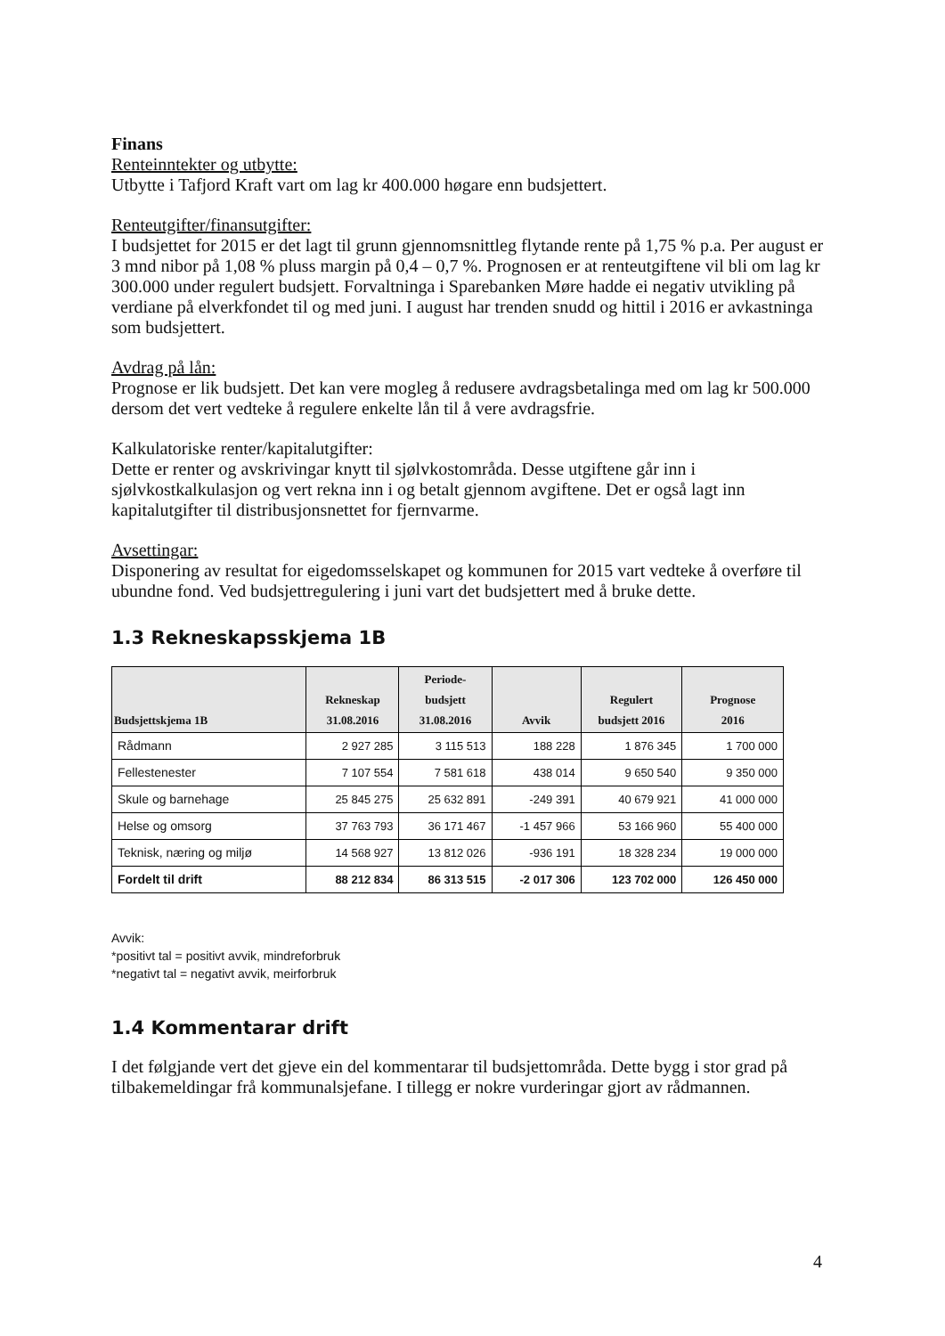Finans
Renteinntekter og utbytte:
Utbytte i Tafjord Kraft vart om lag kr 400.000 høgare enn budsjettert.
Renteutgifter/finansutgifter:
I budsjettet for 2015 er det lagt til grunn gjennomsnittleg flytande rente på 1,75 % p.a. Per august er 3 mnd nibor på 1,08 % pluss margin på 0,4 – 0,7 %. Prognosen er at renteutgiftene vil bli om lag kr 300.000 under regulert budsjett. Forvaltninga i Sparebanken Møre hadde ei negativ utvikling på verdiane på elverkfondet til og med juni. I august har trenden snudd og hittil i 2016 er avkastninga som budsjettert.
Avdrag på lån:
Prognose er lik budsjett. Det kan vere mogleg å redusere avdragsbetalinga med om lag kr 500.000 dersom det vert vedteke å regulere enkelte lån til å vere avdragsfrie.
Kalkulatoriske renter/kapitalutgifter:
Dette er renter og avskrivingar knytt til sjølvkostområda. Desse utgiftene går inn i sjølvkostkalkulasjon og vert rekna inn i og betalt gjennom avgiftene. Det er også lagt inn kapitalutgifter til distribusjonsnettet for fjernvarme.
Avsettingar:
Disponering av resultat for eigedomsselskapet og kommunen for 2015 vart vedteke å overføre til ubundne fond. Ved budsjettregulering i juni vart det budsjettert med å bruke dette.
1.3 Rekneskapsskjema 1B
| Budsjettskjema 1B | Rekneskap 31.08.2016 | Periode- budsjett 31.08.2016 | Avvik | Regulert budsjett 2016 | Prognose 2016 |
| --- | --- | --- | --- | --- | --- |
| Rådmann | 2 927 285 | 3 115 513 | 188 228 | 1 876 345 | 1 700 000 |
| Fellestenester | 7 107 554 | 7 581 618 | 438 014 | 9 650 540 | 9 350 000 |
| Skule og barnehage | 25 845 275 | 25 632 891 | -249 391 | 40 679 921 | 41 000 000 |
| Helse og omsorg | 37 763 793 | 36 171 467 | -1 457 966 | 53 166 960 | 55 400 000 |
| Teknisk, næring og miljø | 14 568 927 | 13 812 026 | -936 191 | 18 328 234 | 19 000 000 |
| Fordelt til drift | 88 212 834 | 86 313 515 | -2 017 306 | 123 702 000 | 126 450 000 |
Avvik:
*positivt tal = positivt avvik, mindreforbruk
*negativt tal = negativt avvik, meirforbruk
1.4 Kommentarar drift
I det følgjande vert det gjeve ein del kommentarar til budsjettområda. Dette bygg i stor grad på tilbakemeldingar frå kommunalsjefane. I tillegg er nokre vurderingar gjort av rådmannen.
4